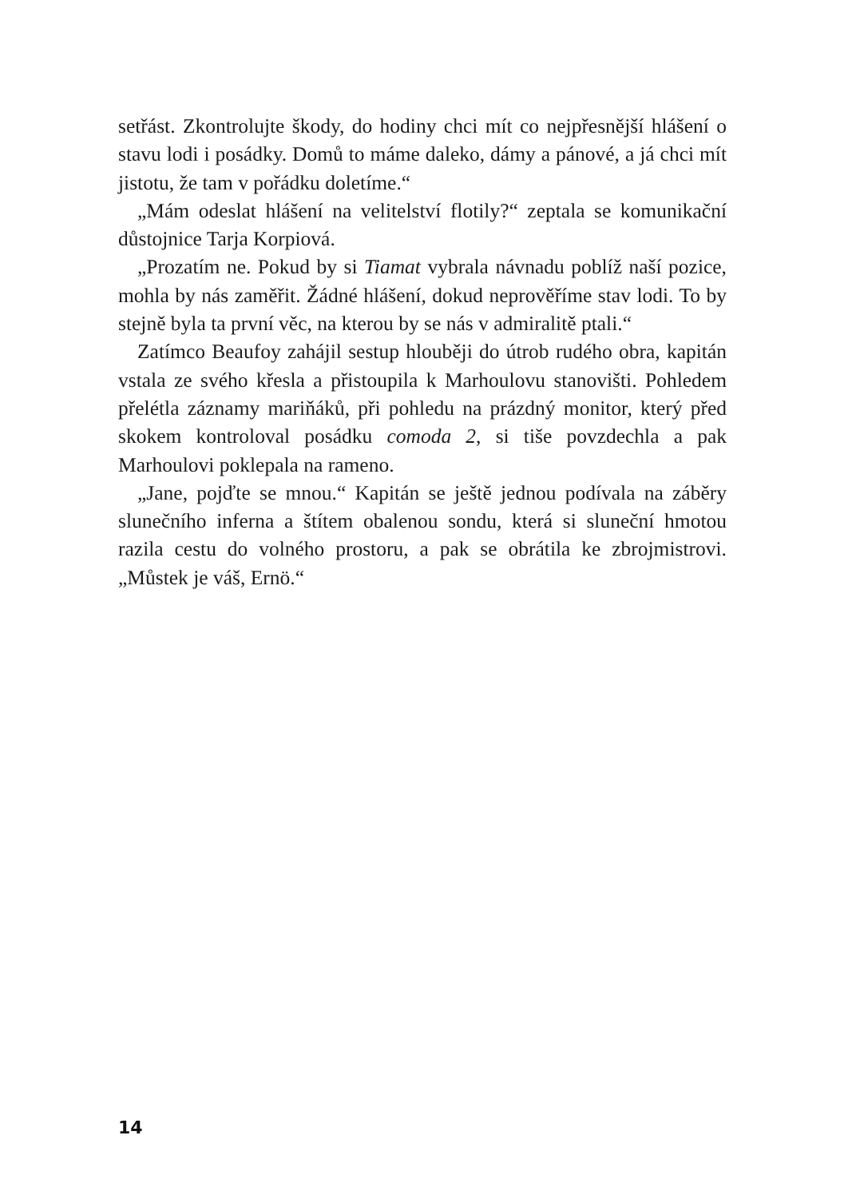setřást. Zkontrolujte škody, do hodiny chci mít co nejpřesnější hlášení o stavu lodi i posádky. Domů to máme daleko, dámy a pánové, a já chci mít jistotu, že tam v pořádku doletíme.“
„Mám odeslat hlášení na velitelství flotily?“ zeptala se komunikační důstojnice Tarja Korpiová.
„Prozatím ne. Pokud by si Tiamat vybrala návnadu poblíž naší pozice, mohla by nás zaměřit. Žádné hlášení, dokud neprověříme stav lodi. To by stejně byla ta první věc, na kterou by se nás v admiralitě ptali.“
Zatímco Beaufoy zahájil sestup hlouběji do útrob rudého obra, kapitán vstala ze svého křesla a přistoupila k Marhoulovu stanovišti. Pohledem přelétla záznamy mariňáků, při pohledu na prázdný monitor, který před skokem kontroloval posádku comoda 2, si tiše povzdechla a pak Marhoulovi poklepala na rameno.
„Jane, pojďte se mnou.“ Kapitán se ještě jednou podívala na záběry slunečního inferna a štítem obalenou sondu, která si sluneční hmotou razila cestu do volného prostoru, a pak se obrátila ke zbrojmistrovi. „Můstek je váš, Ernö.“
14